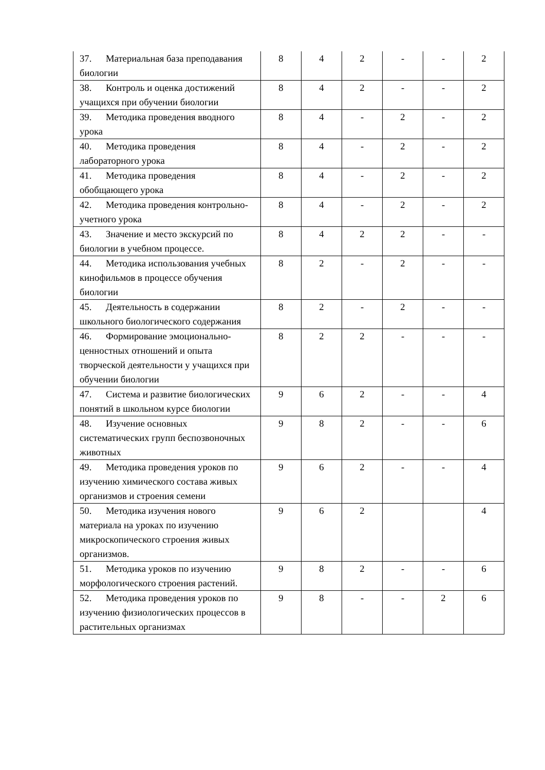| 37. Материальная база преподавания биологии | 8 | 4 | 2 | - | - | 2 |
| 38. Контроль и оценка достижений учащихся при обучении биологии | 8 | 4 | 2 | - | - | 2 |
| 39. Методика проведения вводного урока | 8 | 4 | - | 2 | - | 2 |
| 40. Методика проведения лабораторного урока | 8 | 4 | - | 2 | - | 2 |
| 41. Методика проведения обобщающего урока | 8 | 4 | - | 2 | - | 2 |
| 42. Методика проведения контрольно-учетного урока | 8 | 4 | - | 2 | - | 2 |
| 43. Значение и место экскурсий по биологии в учебном процессе. | 8 | 4 | 2 | 2 | - | - |
| 44. Методика использования учебных кинофильмов в процессе обучения биологии | 8 | 2 | - | 2 | - | - |
| 45. Деятельность в содержании школьного биологического содержания | 8 | 2 | - | 2 | - | - |
| 46. Формирование эмоционально-ценностных отношений и опыта творческой деятельности у учащихся при обучении биологии | 8 | 2 | 2 | - | - | - |
| 47. Система и развитие биологических понятий в школьном курсе биологии | 9 | 6 | 2 | - | - | 4 |
| 48. Изучение основных систематических групп беспозвоночных животных | 9 | 8 | 2 | - | - | 6 |
| 49. Методика проведения уроков по изучению химического состава живых организмов и строения семени | 9 | 6 | 2 | - | - | 4 |
| 50. Методика изучения нового материала на уроках по изучению микроскопического строения живых организмов. | 9 | 6 | 2 | | | 4 |
| 51. Методика уроков по изучению морфологического строения растений. | 9 | 8 | 2 | - | - | 6 |
| 52. Методика проведения уроков по изучению физиологических процессов в растительных организмах | 9 | 8 | - | - | 2 | 6 |